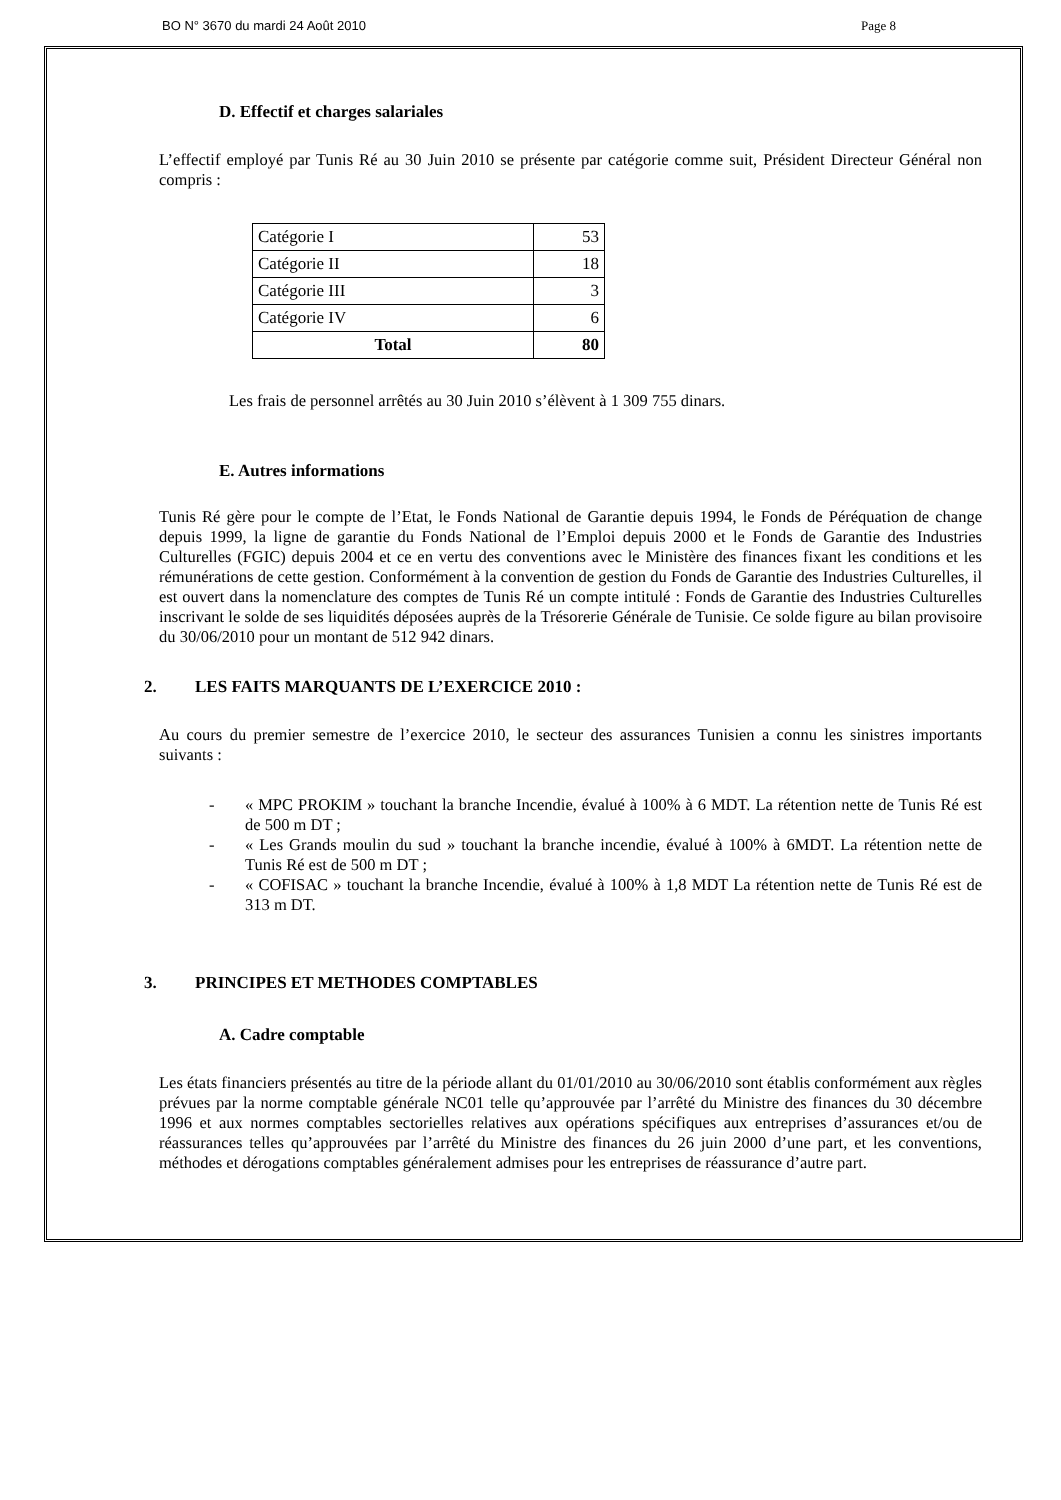BO N° 3670 du mardi 24 Août 2010 Page 8
D. Effectif et charges salariales
L’effectif employé par Tunis Ré au 30 Juin 2010 se présente par catégorie comme suit, Président Directeur Général non compris :
| Catégorie I | 53 |
| Catégorie II | 18 |
| Catégorie III | 3 |
| Catégorie IV | 6 |
| Total | 80 |
Les frais de personnel arrêtés au 30 Juin 2010 s’élèvent à 1 309 755 dinars.
E. Autres informations
Tunis Ré gère pour le compte de l’Etat, le Fonds National de Garantie depuis 1994, le Fonds de Péréquation de change depuis 1999, la ligne de garantie du Fonds National de l’Emploi depuis 2000 et le Fonds de Garantie des Industries Culturelles (FGIC) depuis 2004 et ce en vertu des conventions avec le Ministère des finances fixant les conditions et les rémunérations de cette gestion. Conformément à la convention de gestion du Fonds de Garantie des Industries Culturelles, il est ouvert dans la nomenclature des comptes de Tunis Ré un compte intitulé : Fonds de Garantie des Industries Culturelles inscrivant le solde de ses liquidités déposées auprès de la Trésorerie Générale de Tunisie. Ce solde figure au bilan provisoire du 30/06/2010 pour un montant de 512 942 dinars.
2. LES FAITS MARQUANTS DE L’EXERCICE 2010 :
Au cours du premier semestre de l’exercice 2010, le secteur des assurances Tunisien a connu les sinistres importants suivants :
- « MPC PROKIM » touchant la branche Incendie, évalué à 100% à 6 MDT. La rétention nette de Tunis Ré est de 500 m DT ;
- « Les Grands moulin du sud » touchant la branche incendie, évalué à 100% à 6MDT. La rétention nette de Tunis Ré est de 500 m DT ;
- « COFISAC » touchant la branche Incendie, évalué à 100% à 1,8 MDT La rétention nette de Tunis Ré est de 313 m DT.
3. PRINCIPES ET METHODES COMPTABLES
A. Cadre comptable
Les états financiers présentés au titre de la période allant du 01/01/2010 au 30/06/2010 sont établis conformément aux règles prévues par la norme comptable générale NC01 telle qu’approuvée par l’arrêté du Ministre des finances du 30 décembre 1996 et aux normes comptables sectorielles relatives aux opérations spécifiques aux entreprises d’assurances et/ou de réassurances telles qu’approuvées par l’arrêté du Ministre des finances du 26 juin 2000 d’une part, et les conventions, méthodes et dérogations comptables généralement admises pour les entreprises de réassurance d’autre part.